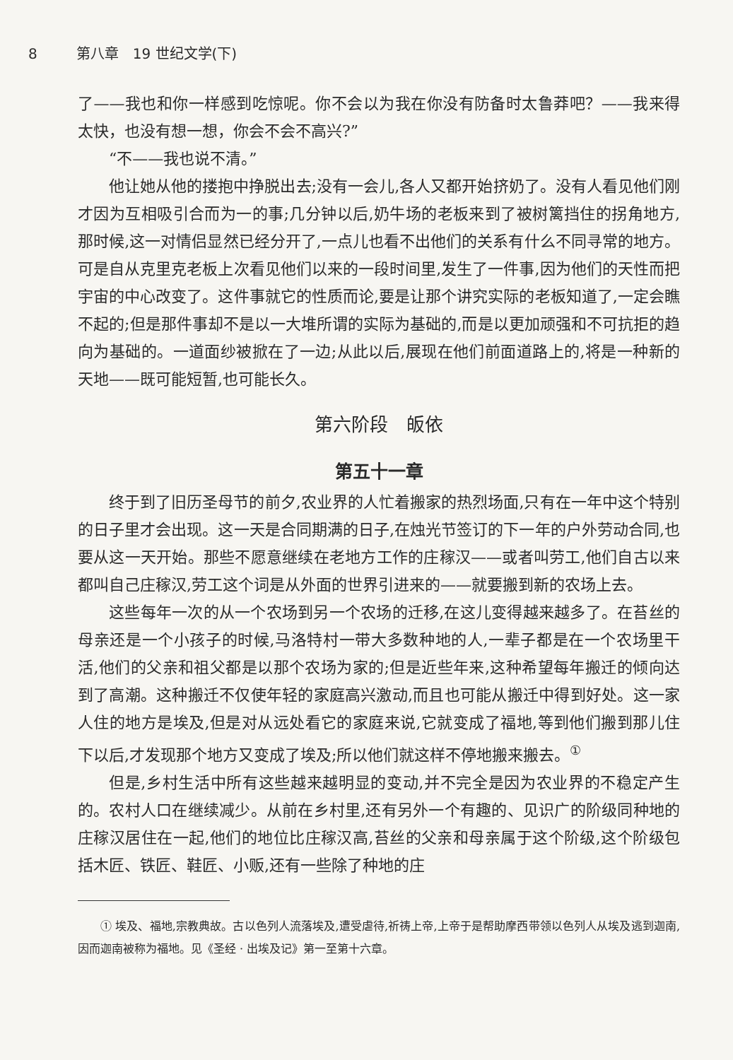8 第八章　19 世纪文学(下)
了——我也和你一样感到吃惊呢。你不会以为我在你没有防备时太鲁莽吧？——我来得太快，也没有想一想，你会不会不高兴?”
“不——我也说不清。”
他让她从他的搂抱中挣脱出去;没有一会儿,各人又都开始挤奶了。没有人看见他们刚才因为互相吸引合而为一的事;几分钟以后,奶牛场的老板来到了被树篱挡住的拐角地方,那时候,这一对情侣显然已经分开了,一点儿也看不出他们的关系有什么不同寻常的地方。可是自从克里克老板上次看见他们以来的一段时间里,发生了一件事,因为他们的天性而把宇宙的中心改变了。这件事就它的性质而论,要是让那个讲究实际的老板知道了,一定会瞧不起的;但是那件事却不是以一大堆所谓的实际为基础的,而是以更加顽强和不可抗拒的趋向为基础的。一道面纱被掀在了一边;从此以后,展现在他们前面道路上的,将是一种新的天地——既可能短暂,也可能长久。
第六阶段　皈依
第五十一章
终于到了旧历圣母节的前夕,农业界的人忙着搬家的热烈场面,只有在一年中这个特别的日子里才会出现。这一天是合同期满的日子,在烛光节签订的下一年的户外劳动合同,也要从这一天开始。那些不愿意继续在老地方工作的庄稼汉——或者叫劳工,他们自古以来都叫自己庄稼汉,劳工这个词是从外面的世界引进来的——就要搬到新的农场上去。
这些每年一次的从一个农场到另一个农场的迁移,在这儿变得越来越多了。在苔丝的母亲还是一个小孩子的时候,马洛特村一带大多数种地的人,一辈子都是在一个农场里干活,他们的父亲和祖父都是以那个农场为家的;但是近些年来,这种希望每年搬迁的倾向达到了高潮。这种搬迁不仅使年轻的家庭高兴激动,而且也可能从搬迁中得到好处。这一家人住的地方是埃及,但是对从远处看它的家庭来说,它就变成了福地,等到他们搬到那儿住下以后,才发现那个地方又变成了埃及;所以他们就这样不停地搬来搬去。<sup>①</sup>
但是,乡村生活中所有这些越来越明显的变动,并不完全是因为农业界的不稳定产生的。农村人口在继续减少。从前在乡村里,还有另外一个有趣的、见识广的阶级同种地的庄稼汉居住在一起,他们的地位比庄稼汉高,苔丝的父亲和母亲属于这个阶级,这个阶级包括木匠、铁匠、鞋匠、小贩,还有一些除了种地的庄
① 埃及、福地,宗教典故。古以色列人流落埃及,遭受虐待,祈祷上帝,上帝于是帮助摩西带领以色列人从埃及逃到迦南,因而迦南被称为福地。见《圣经 · 出埃及记》第一至第十六章。